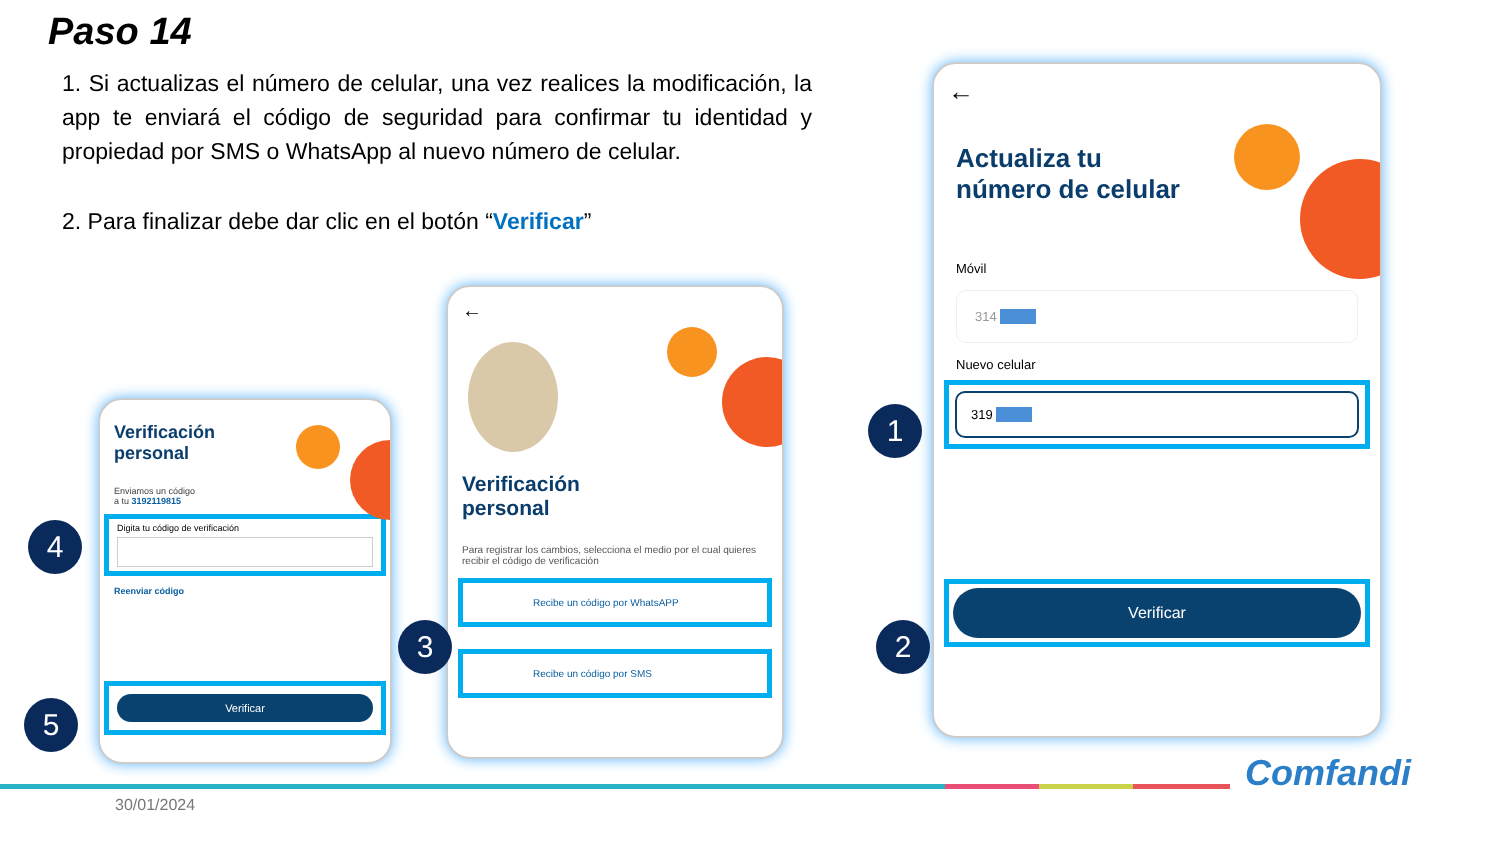Paso 14
1. Si actualizas el número de celular, una vez realices la modificación, la app te enviará el código de seguridad para confirmar tu identidad y propiedad por SMS o WhatsApp al nuevo número de celular.
2. Para finalizar debe dar clic en el botón “Verificar”
Verificación
personal
Enviamos un código
a tu 3192119815
Digita tu código de verificación
Reenviar código
Verificar
4
5
←
Verificación
personal
Para registrar los cambios, selecciona el medio por el cual quieres recibir el código de verificación
Recibe un código por WhatsAPP
Recibe un código por SMS
3
←
Actualiza tu
número de celular
Móvil
314
Nuevo celular
319
Verificar
1
2
30/01/2024
Comfandi